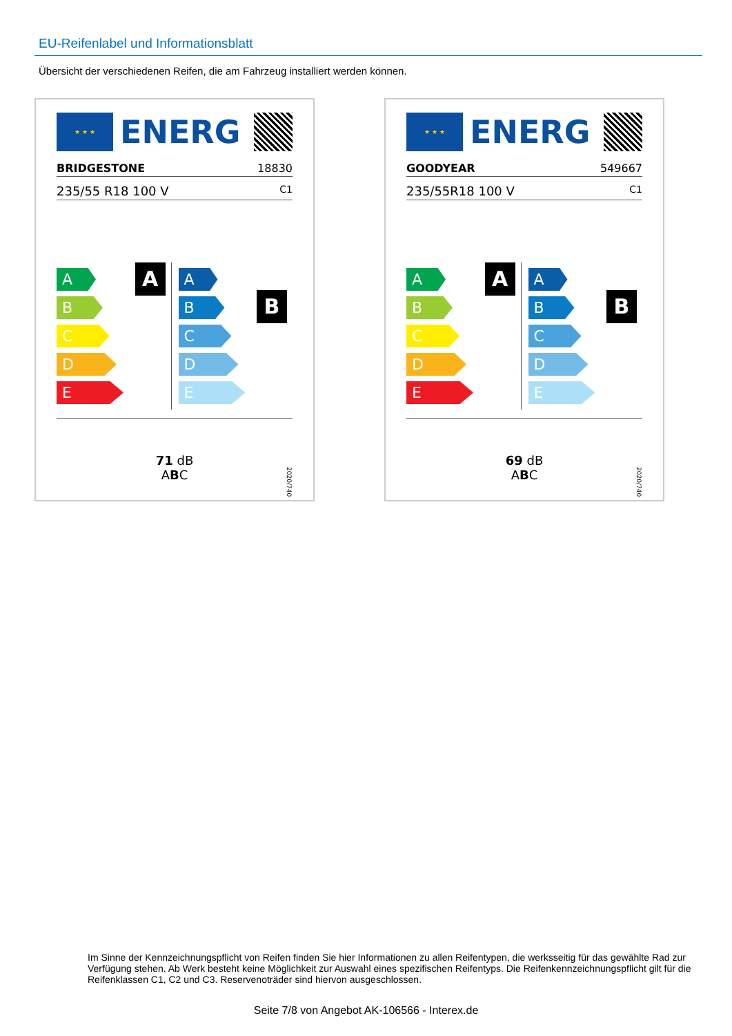EU-Reifenlabel und Informationsblatt
Übersicht der verschiedenen Reifen, die am Fahrzeug installiert werden können.
★ ★ ★
ENERG
BRIDGESTONE 18830
235/55 R18 100 V C1
A
A
B
C
D
E
B
A
B
C
D
E
71 dB
ABC
2020/740
★ ★ ★
ENERG
GOODYEAR 549667
235/55R18 100 V C1
A
A
B
C
D
E
B
A
B
C
D
E
69 dB
ABC
2020/740
Im Sinne der Kennzeichnungspflicht von Reifen finden Sie hier Informationen zu allen Reifentypen, die werksseitig für das gewählte Rad zur Verfügung stehen. Ab Werk besteht keine Möglichkeit zur Auswahl eines spezifischen Reifentyps. Die Reifenkennzeichnungspflicht gilt für die Reifenklassen C1, C2 und C3. Reservenoträder sind hiervon ausgeschlossen.
Seite 7/8 von Angebot AK-106566 - Interex.de